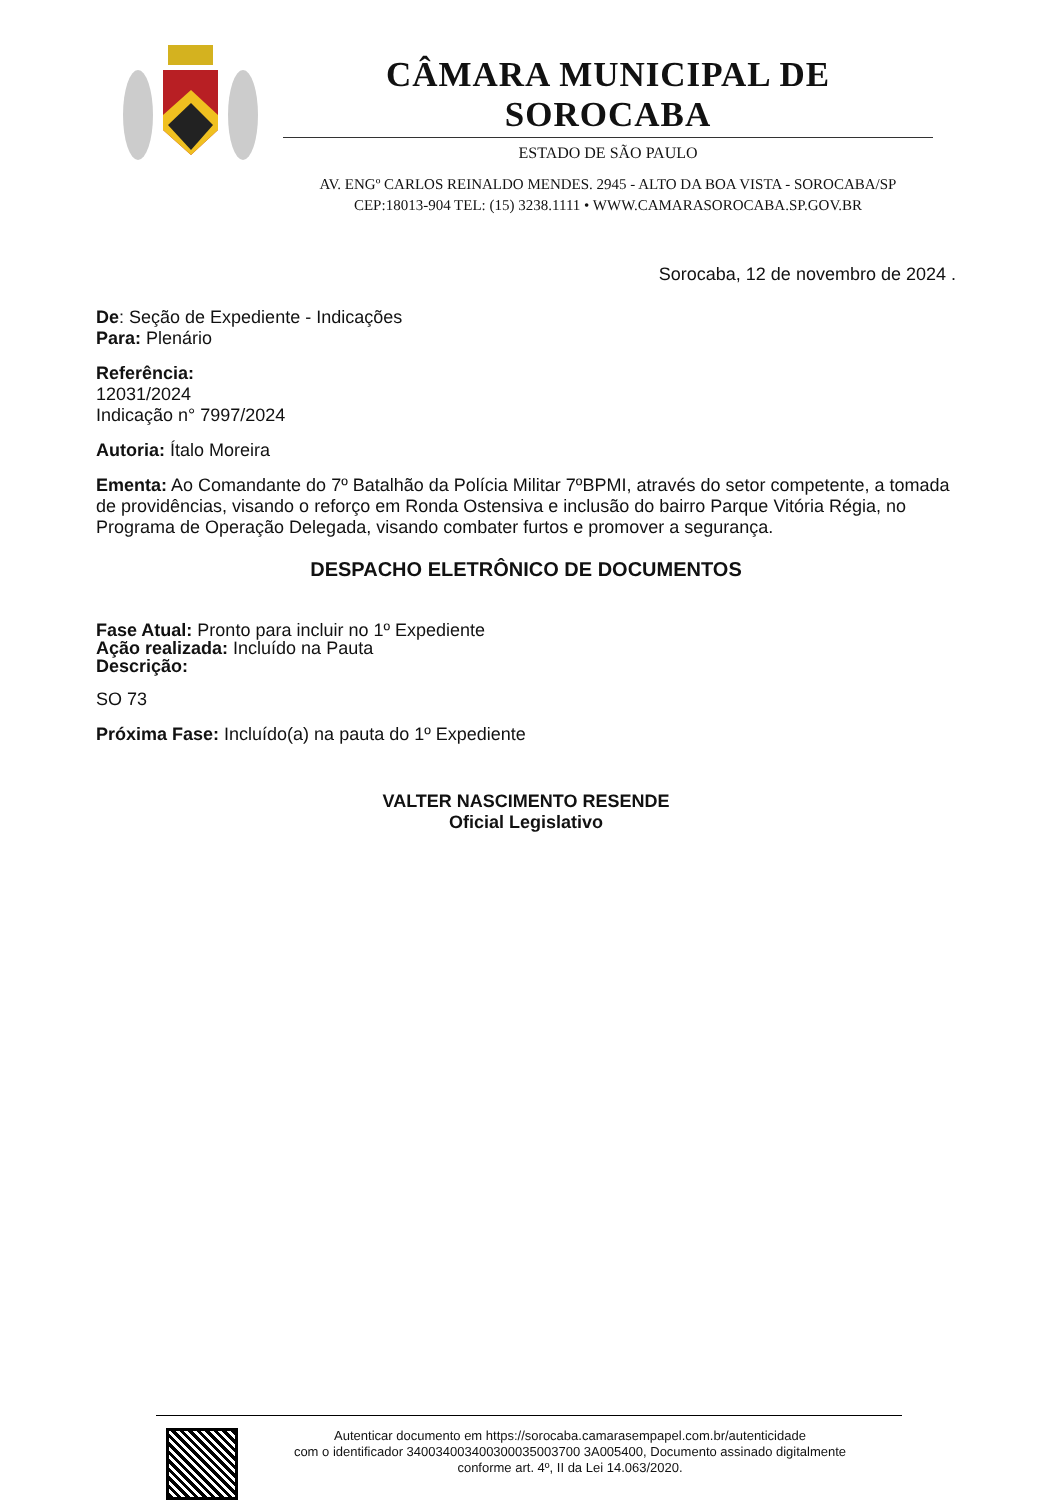CÂMARA MUNICIPAL DE SOROCABA
ESTADO DE SÃO PAULO
AV. ENGº CARLOS REINALDO MENDES. 2945 - ALTO DA BOA VISTA - SOROCABA/SP
CEP:18013-904 TEL: (15) 3238.1111 • WWW.CAMARASOROCABA.SP.GOV.BR
Sorocaba, 12 de novembro de 2024 .
De: Seção de Expediente - Indicações
Para: Plenário
Referência:
12031/2024
Indicação n° 7997/2024
Autoria: Ítalo Moreira
Ementa: Ao Comandante do 7º Batalhão da Polícia Militar 7ºBPMI, através do setor competente, a tomada de providências, visando o reforço em Ronda Ostensiva e inclusão do bairro Parque Vitória Régia, no Programa de Operação Delegada, visando combater furtos e promover a segurança.
DESPACHO ELETRÔNICO DE DOCUMENTOS
Fase Atual: Pronto para incluir no 1º Expediente
Ação realizada: Incluído na Pauta
Descrição:
SO 73
Próxima Fase: Incluído(a) na pauta do 1º Expediente
VALTER NASCIMENTO RESENDE
Oficial Legislativo
Autenticar documento em https://sorocaba.camarasempapel.com.br/autenticidade
com o identificador 340034003400300035003700 3A005400, Documento assinado digitalmente
conforme art. 4º, II da Lei 14.063/2020.